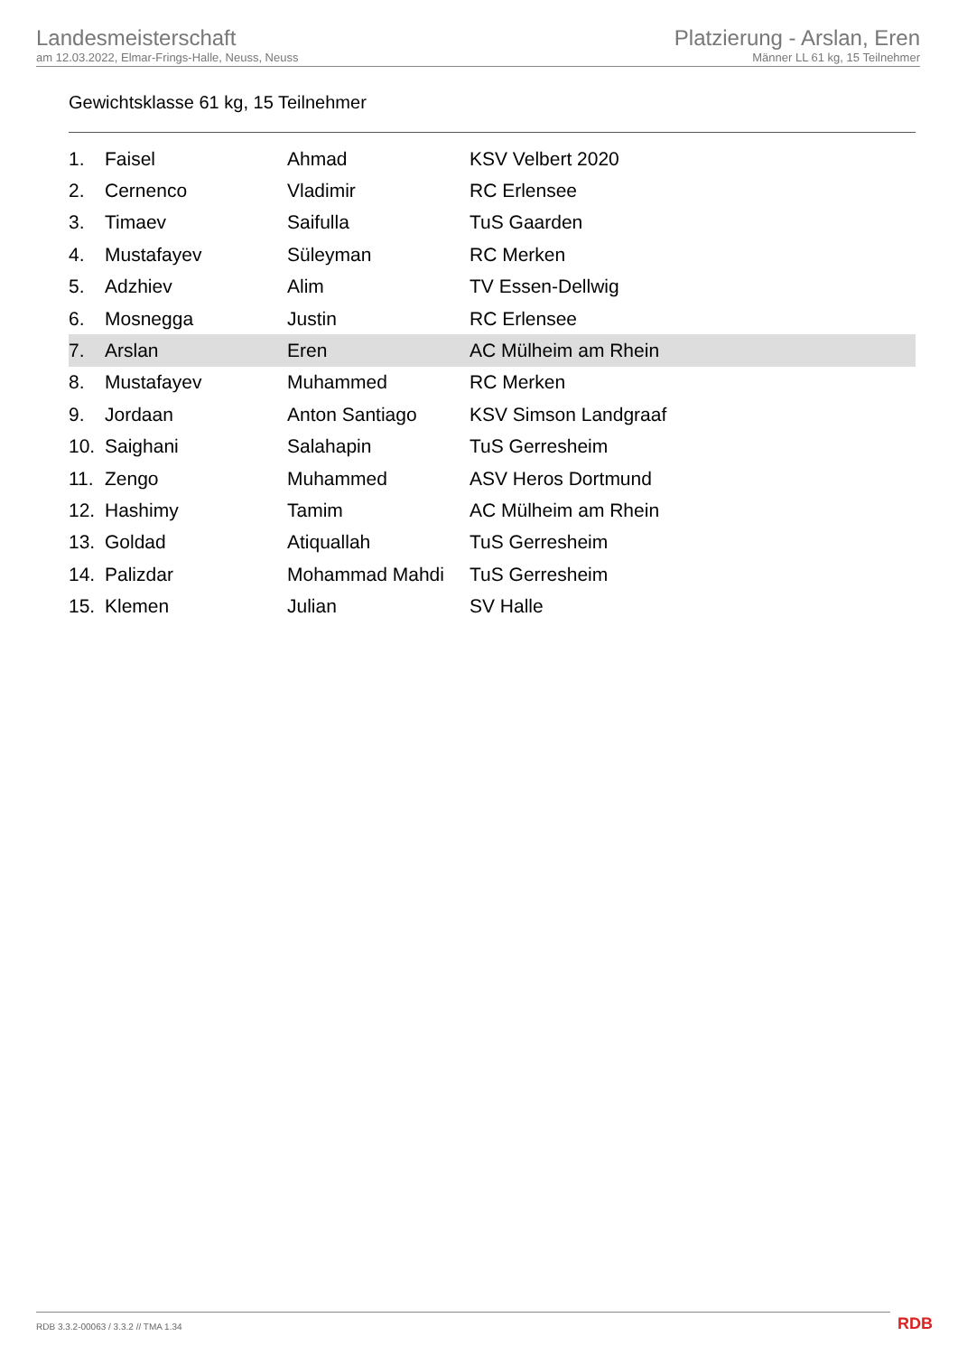Landesmeisterschaft
am 12.03.2022, Elmar-Frings-Halle, Neuss, Neuss
Platzierung - Arslan, Eren
Männer LL 61 kg, 15 Teilnehmer
Gewichtsklasse 61 kg, 15 Teilnehmer
| 1. | Faisel | Ahmad | KSV Velbert 2020 |
| 2. | Cernenco | Vladimir | RC Erlensee |
| 3. | Timaev | Saifulla | TuS Gaarden |
| 4. | Mustafayev | Süleyman | RC Merken |
| 5. | Adzhiev | Alim | TV Essen-Dellwig |
| 6. | Mosnegga | Justin | RC Erlensee |
| 7. | Arslan | Eren | AC Mülheim am Rhein |
| 8. | Mustafayev | Muhammed | RC Merken |
| 9. | Jordaan | Anton Santiago | KSV Simson Landgraaf |
| 10. | Saighani | Salahapin | TuS Gerresheim |
| 11. | Zengo | Muhammed | ASV Heros Dortmund |
| 12. | Hashimy | Tamim | AC Mülheim am Rhein |
| 13. | Goldad | Atiquallah | TuS Gerresheim |
| 14. | Palizdar | Mohammad Mahdi | TuS Gerresheim |
| 15. | Klemen | Julian | SV Halle |
RDB 3.3.2-00063 / 3.3.2 // TMA 1.34
RDB